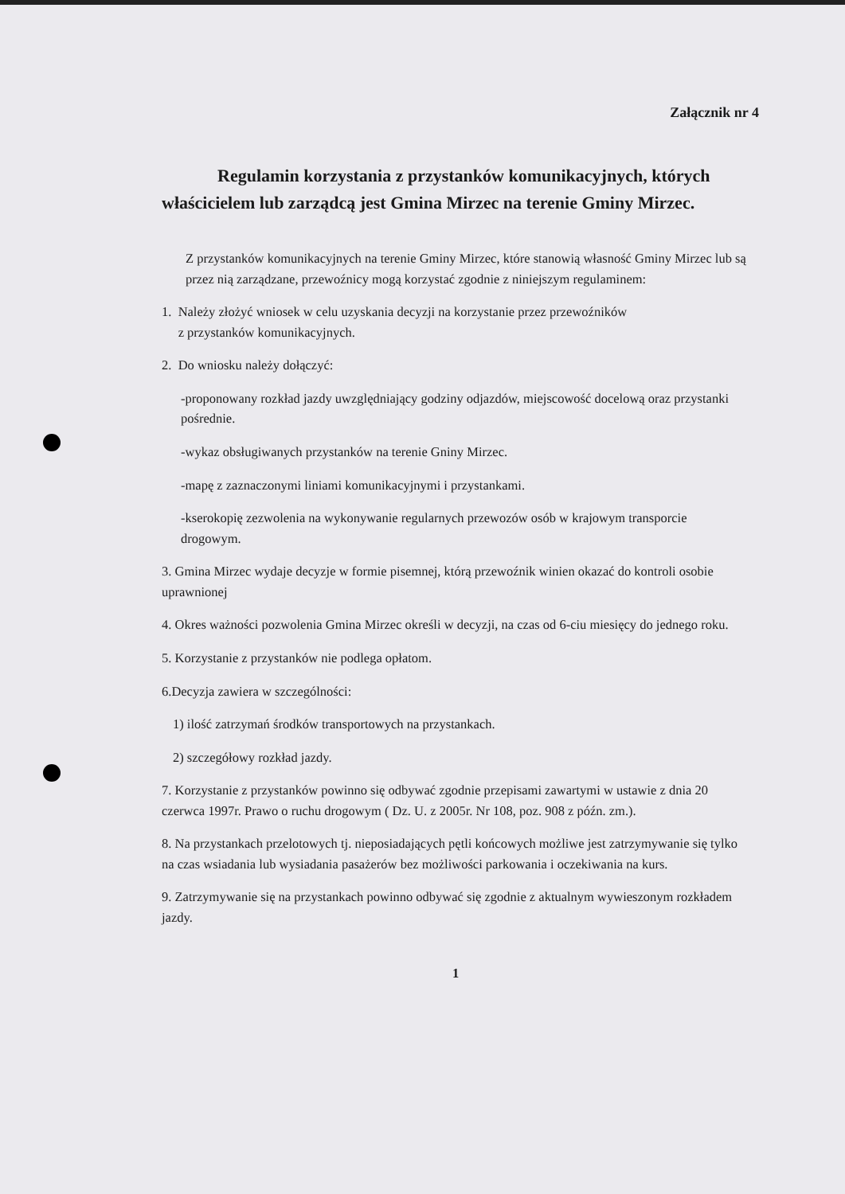Załącznik nr 4
Regulamin korzystania z przystanków komunikacyjnych, których właścicielem lub zarządcą jest Gmina Mirzec na terenie Gminy Mirzec.
Z przystanków komunikacyjnych na terenie Gminy Mirzec, które stanowią własność Gminy Mirzec lub są przez nią zarządzane, przewoźnicy mogą korzystać zgodnie z niniejszym regulaminem:
1. Należy złożyć wniosek w celu uzyskania decyzji na korzystanie przez przewoźników
z przystanków komunikacyjnych.
2. Do wniosku należy dołączyć:
-proponowany rozkład jazdy uwzględniający godziny odjazdów, miejscowość docelową oraz przystanki pośrednie.
-wykaz obsługiwanych przystanków na terenie Gniny Mirzec.
-mapę z zaznaczonymi liniami komunikacyjnymi i przystankami.
-kserokopię zezwolenia na wykonywanie regularnych przewozów osób w krajowym transporcie drogowym.
3. Gmina Mirzec wydaje decyzje w formie pisemnej, którą przewoźnik winien okazać do kontroli osobie uprawnionej
4. Okres ważności pozwolenia Gmina Mirzec określi w decyzji, na czas od 6-ciu miesięcy do jednego roku.
5. Korzystanie z przystanków nie podlega opłatom.
6.Decyzja zawiera w szczególności:
1) ilość zatrzymań środków transportowych na przystankach.
2) szczegółowy rozkład jazdy.
7. Korzystanie z przystanków powinno się odbywać zgodnie przepisami zawartymi w ustawie z dnia 20 czerwca 1997r. Prawo o ruchu drogowym ( Dz. U. z 2005r. Nr 108, poz. 908 z późn. zm.).
8. Na przystankach przelotowych tj. nieposiadających pętli końcowych możliwe jest zatrzymywanie się tylko na czas wsiadania lub wysiadania pasażerów bez możliwości parkowania i oczekiwania na kurs.
9. Zatrzymywanie się na przystankach powinno odbywać się zgodnie z aktualnym wywieszonym rozkładem jazdy.
1